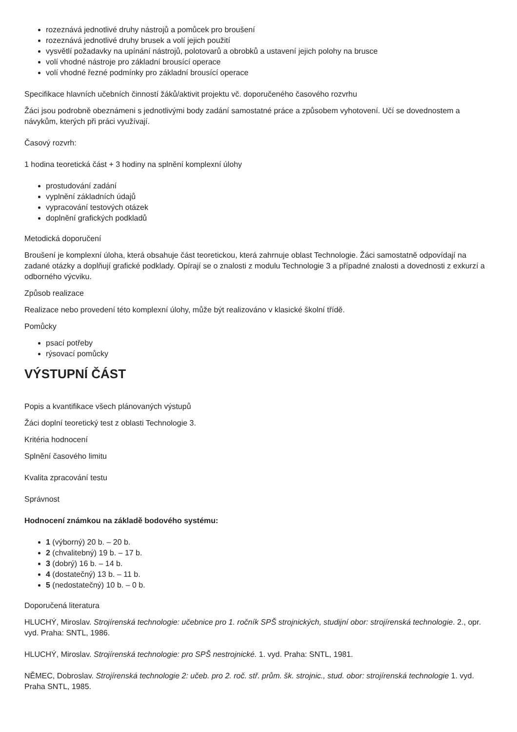rozeznává jednotlivé druhy nástrojů a pomůcek pro broušení
rozeznává jednotlivé druhy brusek a volí jejich použití
vysvětlí požadavky na upínání nástrojů, polotovarů a obrobků a ustavení jejich polohy na brusce
volí vhodné nástroje pro základní brousící operace
volí vhodné řezné podmínky pro základní brousící operace
Specifikace hlavních učebních činností žáků/aktivit projektu vč. doporučeného časového rozvrhu
Žáci jsou podrobně obeznámeni s jednotlivými body zadání samostatné práce a způsobem vyhotovení. Učí se dovednostem a návykům, kterých při práci využívají.
Časový rozvrh:
1 hodina teoretická část + 3 hodiny na splnění komplexní úlohy
prostudování zadání
vyplnění základních údajů
vypracování testových otázek
doplnění grafických podkladů
Metodická doporučení
Broušení je komplexní úloha, která obsahuje část teoretickou, která zahrnuje oblast Technologie. Žáci samostatně odpovídají na zadané otázky a doplňují grafické podklady. Opírají se o znalosti z modulu Technologie 3 a případné znalosti a dovednosti z exkurzí a odborného výcviku.
Způsob realizace
Realizace nebo provedení této komplexní úlohy, může být realizováno v klasické školní třídě.
Pomůcky
psací potřeby
rýsovací pomůcky
VÝSTUPNÍ ČÁST
Popis a kvantifikace všech plánovaných výstupů
Žáci doplní teoretický test z oblasti Technologie 3.
Kritéria hodnocení
Splnění časového limitu
Kvalita zpracování testu
Správnost
Hodnocení známkou na základě bodového systému:
1 (výborný) 20 b. – 20 b.
2 (chvalitebný) 19 b. – 17 b.
3 (dobrý) 16 b. – 14 b.
4 (dostatečný) 13 b. – 11 b.
5 (nedostatečný) 10 b. – 0 b.
Doporučená literatura
HLUCHÝ, Miroslav. Strojírenská technologie: učebnice pro 1. ročník SPŠ strojnických, studijní obor: strojírenská technologie. 2., opr. vyd. Praha: SNTL, 1986.
HLUCHÝ, Miroslav. Strojírenská technologie: pro SPŠ nestrojnické. 1. vyd. Praha: SNTL, 1981.
NĚMEC, Dobroslav. Strojírenská technologie 2: učeb. pro 2. roč. stř. prům. šk. strojnic., stud. obor: strojírenská technologie 1. vyd. Praha SNTL, 1985.